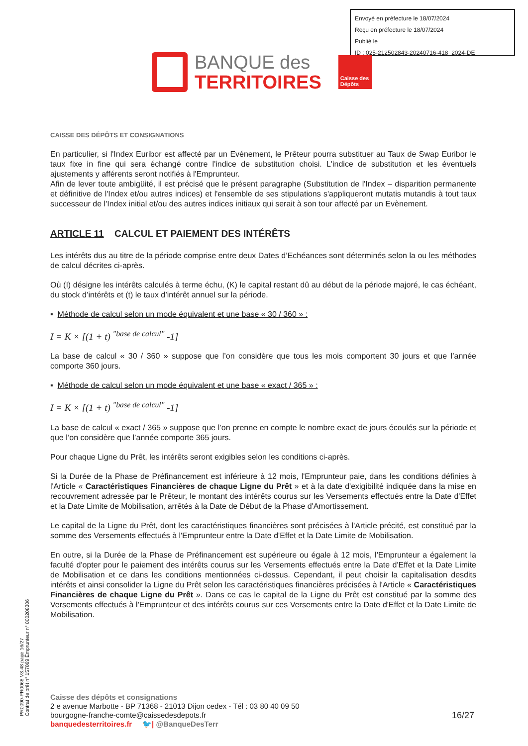Envoyé en préfecture le 18/07/2024
Reçu en préfecture le 18/07/2024
Publié le
ID : 025-212502843-20240716-418_2024-DE
BANQUE des
TERRITOIRES
Caisse des Dépôts
CAISSE DES DÉPÔTS ET CONSIGNATIONS
En particulier, si l'Index Euribor est affecté par un Evénement, le Prêteur pourra substituer au Taux de Swap Euribor le taux fixe in fine qui sera échangé contre l'indice de substitution choisi. L'indice de substitution et les éventuels ajustements y afférents seront notifiés à l'Emprunteur.
Afin de lever toute ambigüité, il est précisé que le présent paragraphe (Substitution de l'Index – disparition permanente et définitive de l'Index et/ou autres indices) et l'ensemble de ses stipulations s'appliqueront mutatis mutandis à tout taux successeur de l'Index initial et/ou des autres indices initiaux qui serait à son tour affecté par un Evènement.
ARTICLE 11 CALCUL ET PAIEMENT DES INTÉRÊTS
Les intérêts dus au titre de la période comprise entre deux Dates d’Echéances sont déterminés selon la ou les méthodes de calcul décrites ci-après.
Où (I) désigne les intérêts calculés à terme échu, (K) le capital restant dû au début de la période majoré, le cas échéant, du stock d’intérêts et (t) le taux d’intérêt annuel sur la période.
▪ Méthode de calcul selon un mode équivalent et une base « 30 / 360 » :
I = K × [(1 + t) <sup>"base de calcul"</sup> -1]
La base de calcul « 30 / 360 » suppose que l’on considère que tous les mois comportent 30 jours et que l’année comporte 360 jours.
▪ Méthode de calcul selon un mode équivalent et une base « exact / 365 » :
I = K × [(1 + t) <sup>"base de calcul"</sup> -1]
La base de calcul « exact / 365 » suppose que l’on prenne en compte le nombre exact de jours écoulés sur la période et que l’on considère que l’année comporte 365 jours.
Pour chaque Ligne du Prêt, les intérêts seront exigibles selon les conditions ci-après.
Si la Durée de la Phase de Préfinancement est inférieure à 12 mois, l'Emprunteur paie, dans les conditions définies à l'Article « Caractéristiques Financières de chaque Ligne du Prêt » et à la date d'exigibilité indiquée dans la mise en recouvrement adressée par le Prêteur, le montant des intérêts courus sur les Versements effectués entre la Date d'Effet et la Date Limite de Mobilisation, arrêtés à la Date de Début de la Phase d'Amortissement.
Le capital de la Ligne du Prêt, dont les caractéristiques financières sont précisées à l'Article précité, est constitué par la somme des Versements effectués à l'Emprunteur entre la Date d'Effet et la Date Limite de Mobilisation.
En outre, si la Durée de la Phase de Préfinancement est supérieure ou égale à 12 mois, l'Emprunteur a également la faculté d'opter pour le paiement des intérêts courus sur les Versements effectués entre la Date d'Effet et la Date Limite de Mobilisation et ce dans les conditions mentionnées ci-dessus. Cependant, il peut choisir la capitalisation desdits intérêts et ainsi consolider la Ligne du Prêt selon les caractéristiques financières précisées à l'Article « Caractéristiques Financières de chaque Ligne du Prêt ». Dans ce cas le capital de la Ligne du Prêt est constitué par la somme des Versements effectués à l'Emprunteur et des intérêts courus sur ces Versements entre la Date d'Effet et la Date Limite de Mobilisation.
PR0090-PR0068 V3.48 page 16/27
Contrat de prêt n° 157069 Emprunteur n° 000208306
Caisse des dépôts et consignations
2 e avenue Marbotte - BP 71368 - 21013 Dijon cedex - Tél : 03 80 40 09 50
bourgogne-franche-comte@caissedesdepots.fr
banquedesterritoires.fr 🐦| @BanqueDesTerr
16/27